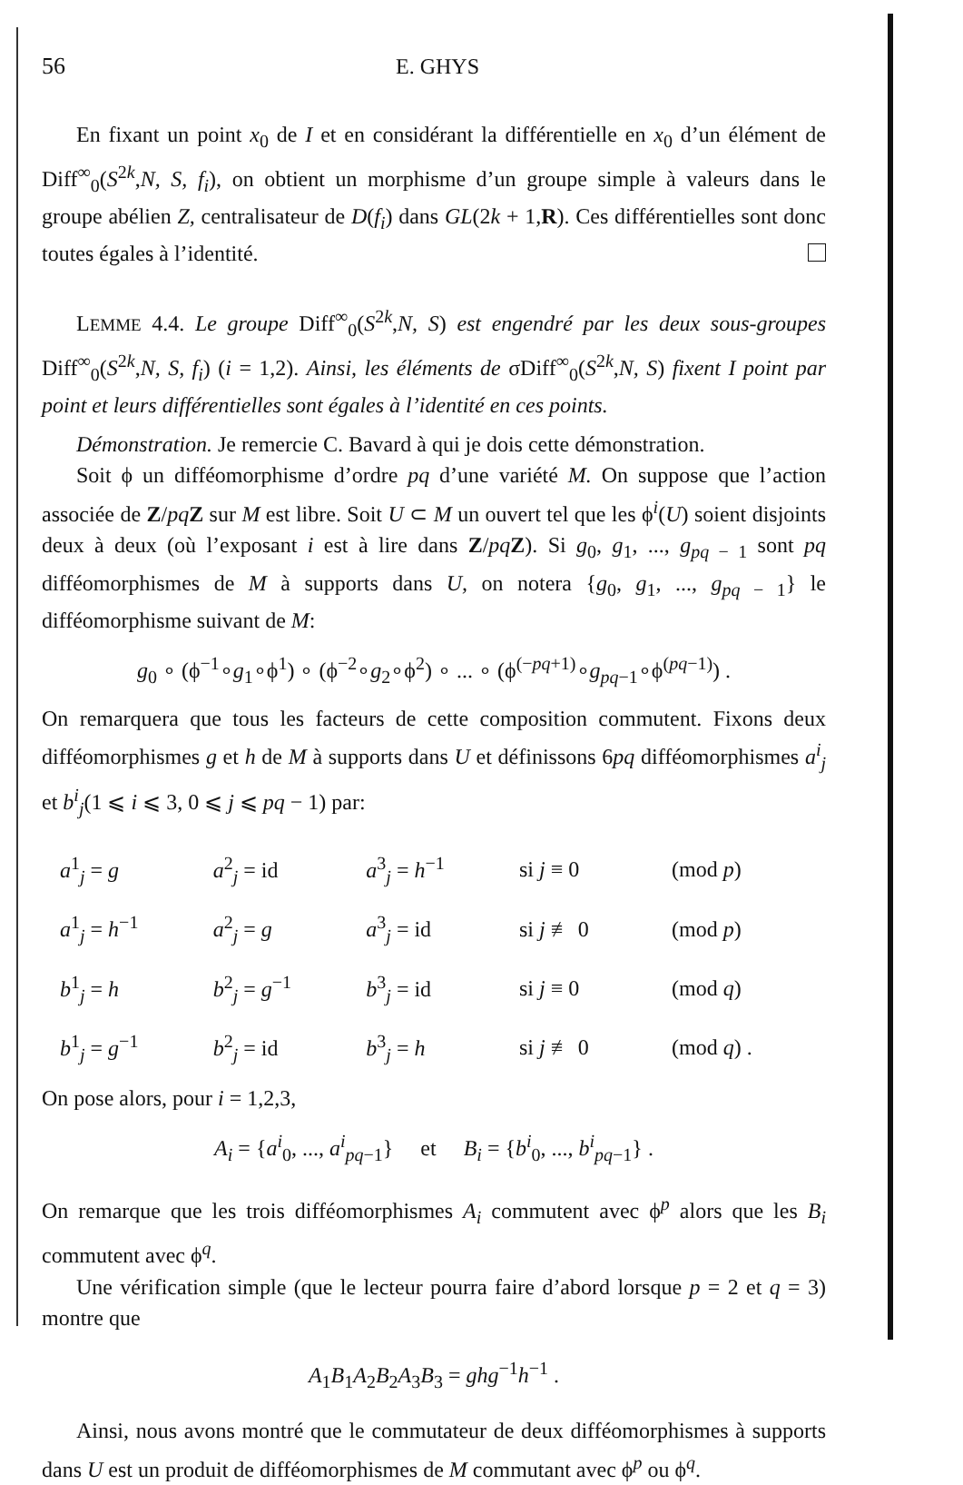56 E. GHYS
En fixant un point x<sub>0</sub> de I et en considérant la différentielle en x<sub>0</sub> d’un élément de Diff<sup>∞</sup><sub>0</sub>(S<sup>2k</sup>,N, S, f<sub>i</sub>), on obtient un morphisme d’un groupe simple à valeurs dans le groupe abélien Z, centralisateur de D(f<sub>i</sub>) dans GL(2k + 1,R). Ces différentielles sont donc toutes égales à l’identité.
LEMME 4.4. Le groupe Diff<sup>∞</sup><sub>0</sub>(S<sup>2k</sup>,N, S) est engendré par les deux sous-groupes Diff<sup>∞</sup><sub>0</sub>(S<sup>2k</sup>,N, S, f<sub>i</sub>) (i = 1,2). Ainsi, les éléments de σDiff<sup>∞</sup><sub>0</sub>(S<sup>2k</sup>,N, S) fixent I point par point et leurs différentielles sont égales à l’identité en ces points.
Démonstration. Je remercie C. Bavard à qui je dois cette démonstration.
Soit ϕ un difféomorphisme d’ordre pq d’une variété M. On suppose que l’action associée de Z/pq Z sur M est libre. Soit U ⊂ M un ouvert tel que les ϕ<sup>i</sup>(U) soient disjoints deux à deux (où l’exposant i est à lire dans Z/pq Z). Si g<sub>0</sub>, g<sub>1</sub>, ..., g<sub>pq − 1</sub> sont pq difféomorphismes de M à supports dans U, on notera {g<sub>0</sub>, g<sub>1</sub>, ..., g<sub>pq − 1</sub>} le difféomorphisme suivant de M:
g<sub>0</sub> ∘ (ϕ<sup>−1</sup>∘g<sub>1</sub>∘ϕ<sup>1</sup>) ∘ (ϕ<sup>−2</sup>∘g<sub>2</sub>∘ϕ<sup>2</sup>) ∘ ... ∘ (ϕ<sup>(−pq+1)</sup>∘g<sub>pq−1</sub>∘ϕ<sup>(pq−1)</sup>) .
On remarquera que tous les facteurs de cette composition commutent. Fixons deux difféomorphismes g et h de M à supports dans U et définissons 6pq difféomorphismes a<sup>i</sup><sub>j</sub> et b<sup>i</sup><sub>j</sub>(1 ⩽ i ⩽ 3, 0 ⩽ j ⩽ pq − 1) par:
| a<sup>1</sup><sub>j</sub> = g | a<sup>2</sup><sub>j</sub> = id | a<sup>3</sup><sub>j</sub> = h<sup>−1</sup> | si j ≡ 0 | (mod p ) |
| a<sup>1</sup><sub>j</sub> = h<sup>−1</sup> | a<sup>2</sup><sub>j</sub> = g | a<sup>3</sup><sub>j</sub> = id | si j ≢ 0 | (mod p ) |
| b<sup>1</sup><sub>j</sub> = h | b<sup>2</sup><sub>j</sub> = g<sup>−1</sup> | b<sup>3</sup><sub>j</sub> = id | si j ≡ 0 | (mod q ) |
| b<sup>1</sup><sub>j</sub> = g<sup>−1</sup> | b<sup>2</sup><sub>j</sub> = id | b<sup>3</sup><sub>j</sub> = h | si j ≢ 0 | (mod q ) . |
On pose alors, pour i = 1,2,3,
A<sub>i</sub> = {a<sup>i</sup><sub>0</sub>, ..., a<sup>i</sup><sub>pq−1</sub>} et B<sub>i</sub> = {b<sup>i</sup><sub>0</sub>, ..., b<sup>i</sup><sub>pq−1</sub>} .
On remarque que les trois difféomorphismes A<sub>i</sub> commutent avec ϕ<sup>p</sup> alors que les B<sub>i</sub> commutent avec ϕ<sup>q</sup>.
Une vérification simple (que le lecteur pourra faire d’abord lorsque p = 2 et q = 3) montre que
A<sub>1</sub>B<sub>1</sub>A<sub>2</sub>B<sub>2</sub>A<sub>3</sub>B<sub>3</sub> = ghg<sup>−1</sup>h<sup>−1</sup> .
Ainsi, nous avons montré que le commutateur de deux difféomorphismes à supports dans U est un produit de difféomorphismes de M commutant avec ϕ<sup>p</sup> ou ϕ<sup>q</sup>.